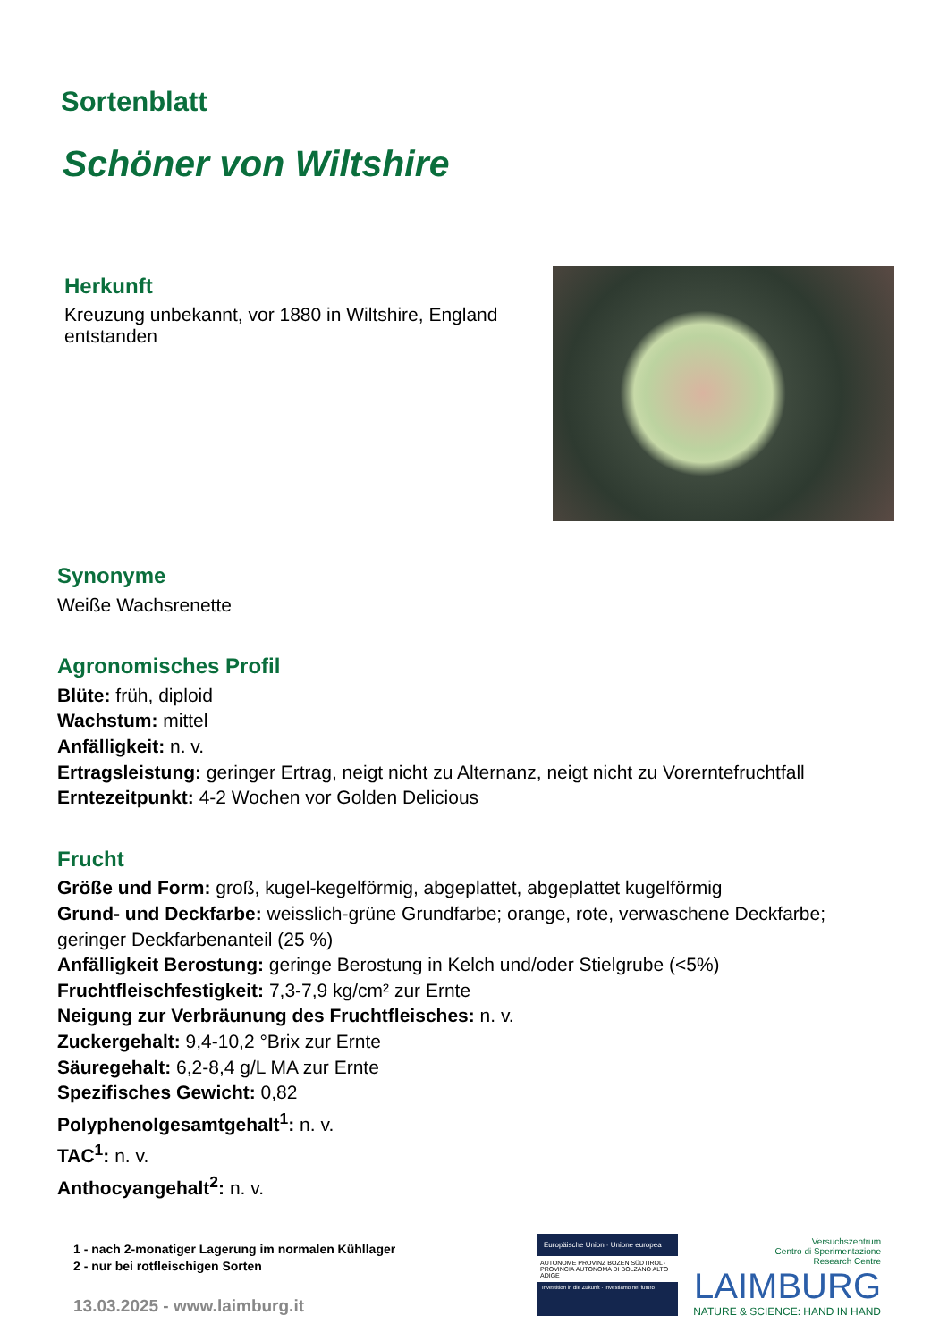Sortenblatt
Schöner von Wiltshire
Herkunft
Kreuzung unbekannt, vor 1880 in Wiltshire, England entstanden
Synonyme
Weiße Wachsrenette
Agronomisches Profil
Blüte: früh, diploid
Wachstum: mittel
Anfälligkeit: n. v.
Ertragsleistung: geringer Ertrag, neigt nicht zu Alternanz, neigt nicht zu Vorerntefruchtfall
Erntezeitpunkt: 4-2 Wochen vor Golden Delicious
Frucht
Größe und Form: groß, kugel-kegelförmig, abgeplattet, abgeplattet kugelförmig
Grund- und Deckfarbe: weisslich-grüne Grundfarbe; orange, rote, verwaschene Deckfarbe; geringer Deckfarbenanteil (25 %)
Anfälligkeit Berostung: geringe Berostung in Kelch und/oder Stielgrube (<5%)
Fruchtfleischfestigkeit: 7,3-7,9 kg/cm² zur Ernte
Neigung zur Verbräunung des Fruchtfleisches: n. v.
Zuckergehalt: 9,4-10,2 °Brix zur Ernte
Säuregehalt: 6,2-8,4 g/L MA zur Ernte
Spezifisches Gewicht: 0,82
Polyphenolgesamtgehalt<sup>1</sup>: n. v.
TAC<sup>1</sup>: n. v.
Anthocyangehalt<sup>2</sup>: n. v.
1 - nach 2-monatiger Lagerung im normalen Kühllager
2 - nur bei rotfleischigen Sorten
13.03.2025 - www.laimburg.it
Europäische Union · Unione europea
AUTONOME PROVINZ BOZEN SÜDTIROL · PROVINCIA AUTONOMA DI BOLZANO ALTO ADIGE
Investition in die Zukunft · Investiamo nel futuro
Versuchszentrum
Centro di Sperimentazione
Research Centre
LAIMBURG
NATURE & SCIENCE: HAND IN HAND